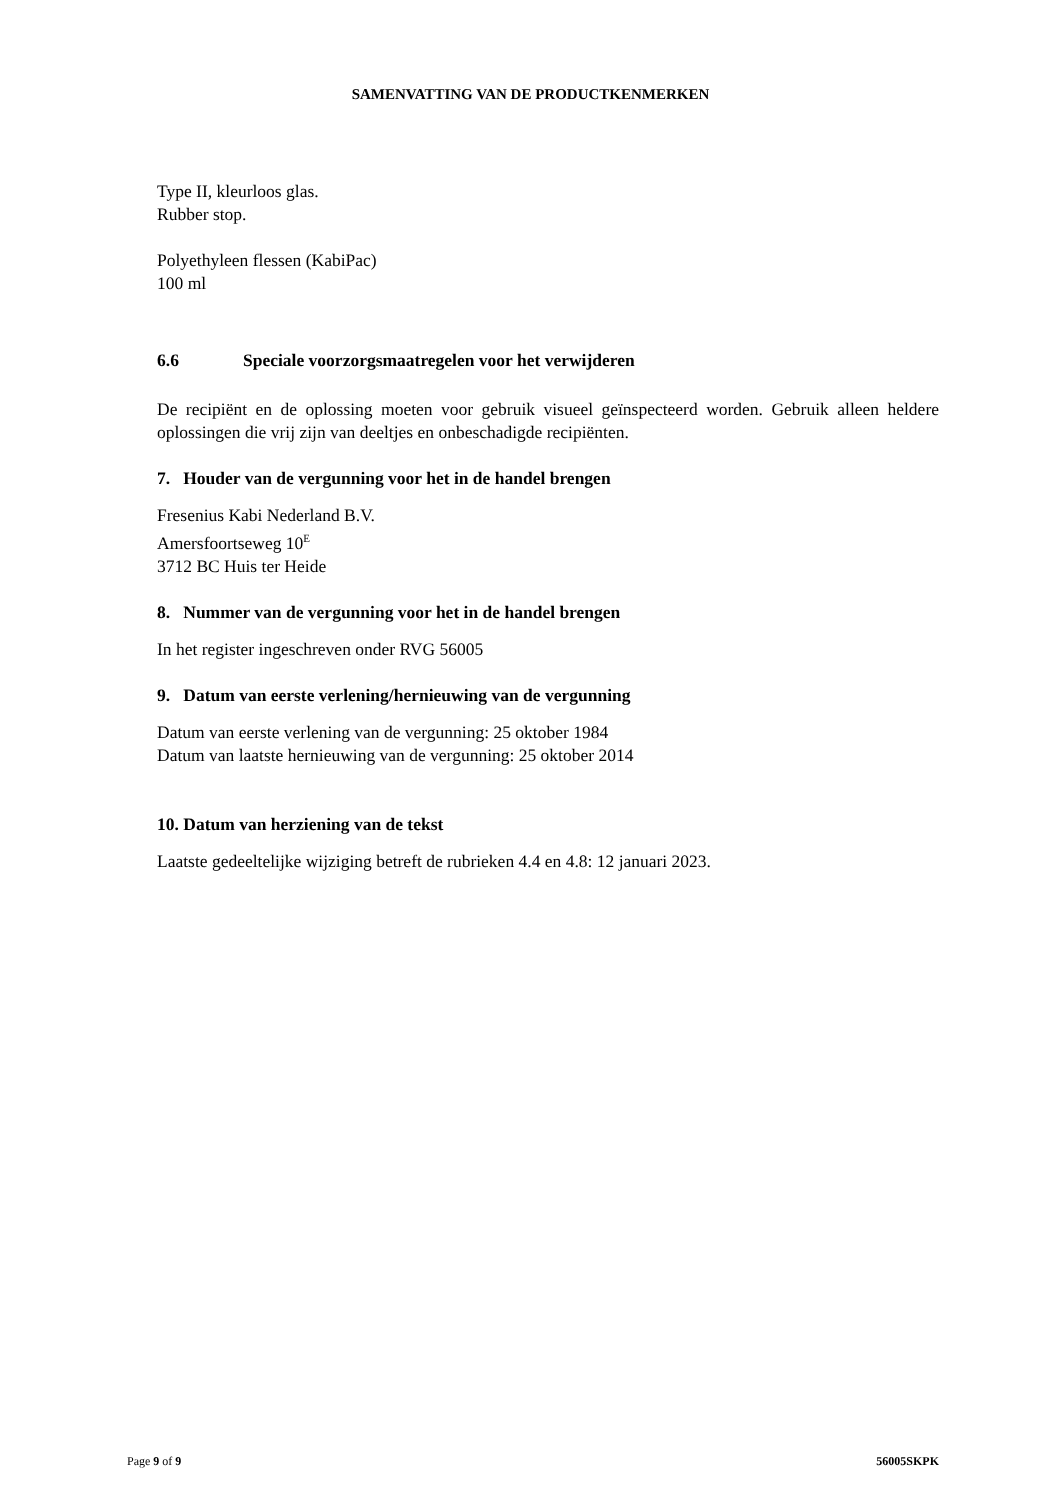SAMENVATTING VAN DE PRODUCTKENMERKEN
Type II, kleurloos glas.
Rubber stop.
Polyethyleen flessen (KabiPac)
100 ml
6.6 Speciale voorzorgsmaatregelen voor het verwijderen
De recipiënt en de oplossing moeten voor gebruik visueel geïnspecteerd worden. Gebruik alleen heldere oplossingen die vrij zijn van deeltjes en onbeschadigde recipiënten.
7. Houder van de vergunning voor het in de handel brengen
Fresenius Kabi Nederland B.V.
Amersfoortseweg 10<sup>E</sup>
3712 BC Huis ter Heide
8. Nummer van de vergunning voor het in de handel brengen
In het register ingeschreven onder RVG 56005
9. Datum van eerste verlening/hernieuwing van de vergunning
Datum van eerste verlening van de vergunning: 25 oktober 1984
Datum van laatste hernieuwing van de vergunning: 25 oktober 2014
10. Datum van herziening van de tekst
Laatste gedeeltelijke wijziging betreft de rubrieken 4.4 en 4.8: 12 januari 2023.
Page 9 of 9 56005SKPK